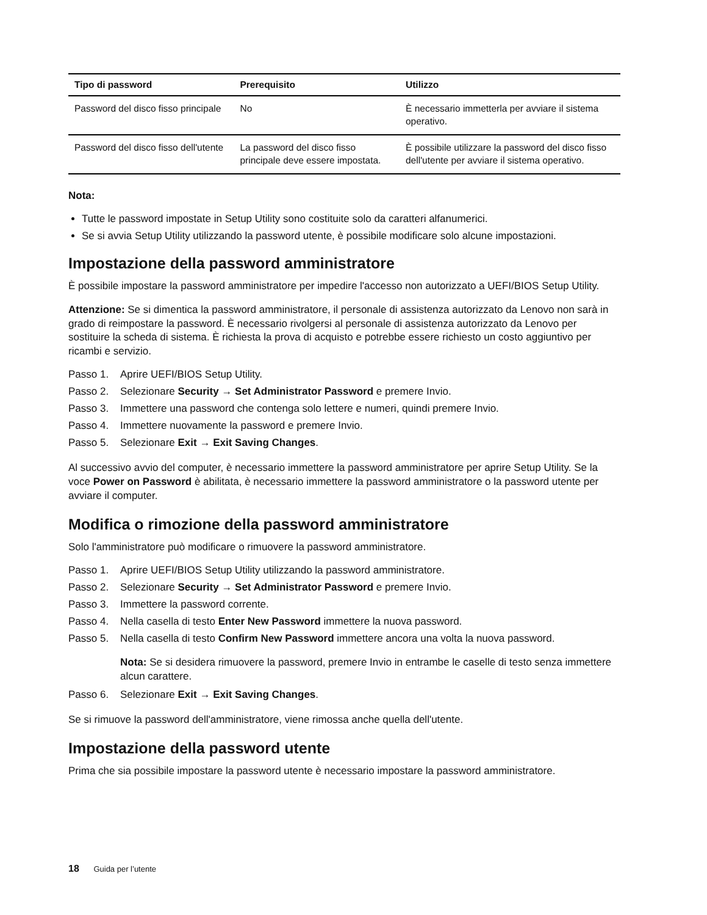| Tipo di password | Prerequisito | Utilizzo |
| --- | --- | --- |
| Password del disco fisso principale | No | È necessario immetterla per avviare il sistema operativo. |
| Password del disco fisso dell'utente | La password del disco fisso principale deve essere impostata. | È possibile utilizzare la password del disco fisso dell'utente per avviare il sistema operativo. |
Nota:
Tutte le password impostate in Setup Utility sono costituite solo da caratteri alfanumerici.
Se si avvia Setup Utility utilizzando la password utente, è possibile modificare solo alcune impostazioni.
Impostazione della password amministratore
È possibile impostare la password amministratore per impedire l'accesso non autorizzato a UEFI/BIOS Setup Utility.
Attenzione: Se si dimentica la password amministratore, il personale di assistenza autorizzato da Lenovo non sarà in grado di reimpostare la password. È necessario rivolgersi al personale di assistenza autorizzato da Lenovo per sostituire la scheda di sistema. È richiesta la prova di acquisto e potrebbe essere richiesto un costo aggiuntivo per ricambi e servizio.
Passo 1. Aprire UEFI/BIOS Setup Utility.
Passo 2. Selezionare Security → Set Administrator Password e premere Invio.
Passo 3. Immettere una password che contenga solo lettere e numeri, quindi premere Invio.
Passo 4. Immettere nuovamente la password e premere Invio.
Passo 5. Selezionare Exit → Exit Saving Changes.
Al successivo avvio del computer, è necessario immettere la password amministratore per aprire Setup Utility. Se la voce Power on Password è abilitata, è necessario immettere la password amministratore o la password utente per avviare il computer.
Modifica o rimozione della password amministratore
Solo l'amministratore può modificare o rimuovere la password amministratore.
Passo 1. Aprire UEFI/BIOS Setup Utility utilizzando la password amministratore.
Passo 2. Selezionare Security → Set Administrator Password e premere Invio.
Passo 3. Immettere la password corrente.
Passo 4. Nella casella di testo Enter New Password immettere la nuova password.
Passo 5. Nella casella di testo Confirm New Password immettere ancora una volta la nuova password.
Nota: Se si desidera rimuovere la password, premere Invio in entrambe le caselle di testo senza immettere alcun carattere.
Passo 6. Selezionare Exit → Exit Saving Changes.
Se si rimuove la password dell'amministratore, viene rimossa anche quella dell'utente.
Impostazione della password utente
Prima che sia possibile impostare la password utente è necessario impostare la password amministratore.
18 Guida per l’utente